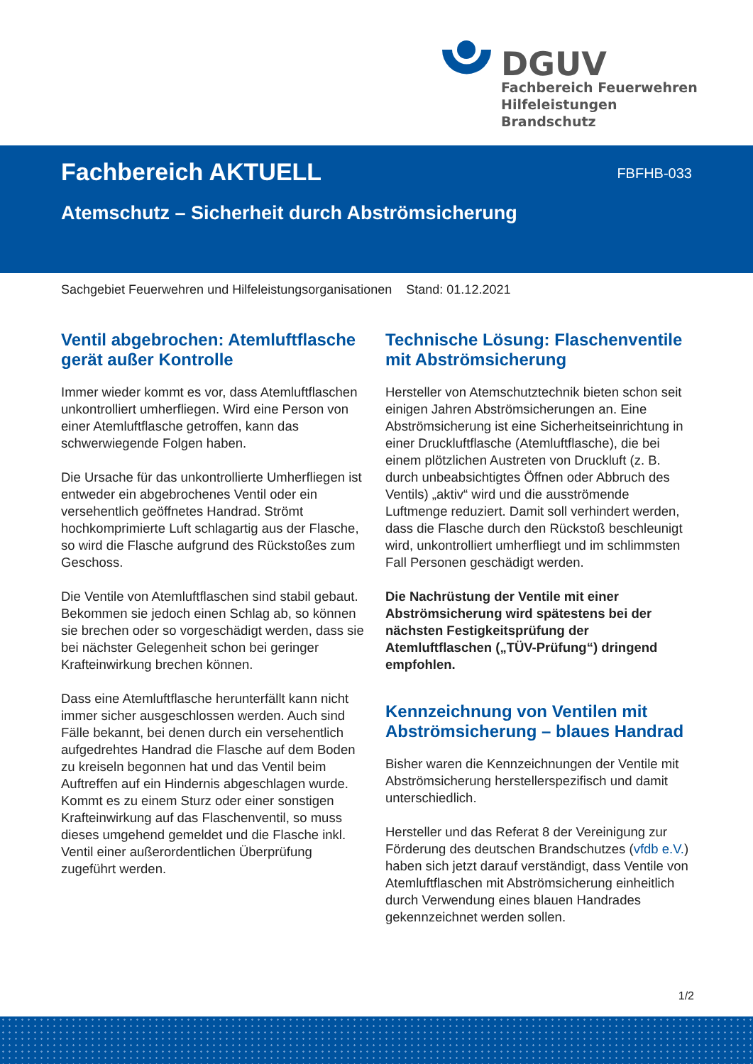DGUV
Fachbereich Feuerwehren Hilfeleistungen Brandschutz
Fachbereich AKTUELL FBFHB-033
Atemschutz – Sicherheit durch Abströmsicherung
Sachgebiet Feuerwehren und Hilfeleistungsorganisationen Stand: 01.12.2021
Ventil abgebrochen: Atemluftflasche gerät außer Kontrolle
Immer wieder kommt es vor, dass Atemluftflaschen unkontrolliert umherfliegen. Wird eine Person von einer Atemluftflasche getroffen, kann das schwerwiegende Folgen haben.
Die Ursache für das unkontrollierte Umherfliegen ist entweder ein abgebrochenes Ventil oder ein versehentlich geöffnetes Handrad. Strömt hochkomprimierte Luft schlagartig aus der Flasche, so wird die Flasche aufgrund des Rückstoßes zum Geschoss.
Die Ventile von Atemluftflaschen sind stabil gebaut. Bekommen sie jedoch einen Schlag ab, so können sie brechen oder so vorgeschädigt werden, dass sie bei nächster Gelegenheit schon bei geringer Krafteinwirkung brechen können.
Dass eine Atemluftflasche herunterfällt kann nicht immer sicher ausgeschlossen werden. Auch sind Fälle bekannt, bei denen durch ein versehentlich aufgedrehtes Handrad die Flasche auf dem Boden zu kreiseln begonnen hat und das Ventil beim Auftreffen auf ein Hindernis abgeschlagen wurde. Kommt es zu einem Sturz oder einer sonstigen Krafteinwirkung auf das Flaschenventil, so muss dieses umgehend gemeldet und die Flasche inkl. Ventil einer außerordentlichen Überprüfung zugeführt werden.
Technische Lösung: Flaschenventile mit Abströmsicherung
Hersteller von Atemschutztechnik bieten schon seit einigen Jahren Abströmsicherungen an. Eine Abströmsicherung ist eine Sicherheitseinrichtung in einer Druckluftflasche (Atemluftflasche), die bei einem plötzlichen Austreten von Druckluft (z. B. durch unbeabsichtigtes Öffnen oder Abbruch des Ventils) „aktiv“ wird und die ausströmende Luftmenge reduziert. Damit soll verhindert werden, dass die Flasche durch den Rückstoß beschleunigt wird, unkontrolliert umherfliegt und im schlimmsten Fall Personen geschädigt werden.
Die Nachrüstung der Ventile mit einer Abströmsicherung wird spätestens bei der nächsten Festigkeitsprüfung der Atemluftflaschen („TÜV-Prüfung“) dringend empfohlen.
Kennzeichnung von Ventilen mit Abströmsicherung – blaues Handrad
Bisher waren die Kennzeichnungen der Ventile mit Abströmsicherung herstellerspezifisch und damit unterschiedlich.
Hersteller und das Referat 8 der Vereinigung zur Förderung des deutschen Brandschutzes (vfdb e.V.) haben sich jetzt darauf verständigt, dass Ventile von Atemluftflaschen mit Abströmsicherung einheitlich durch Verwendung eines blauen Handrades gekennzeichnet werden sollen.
1/2